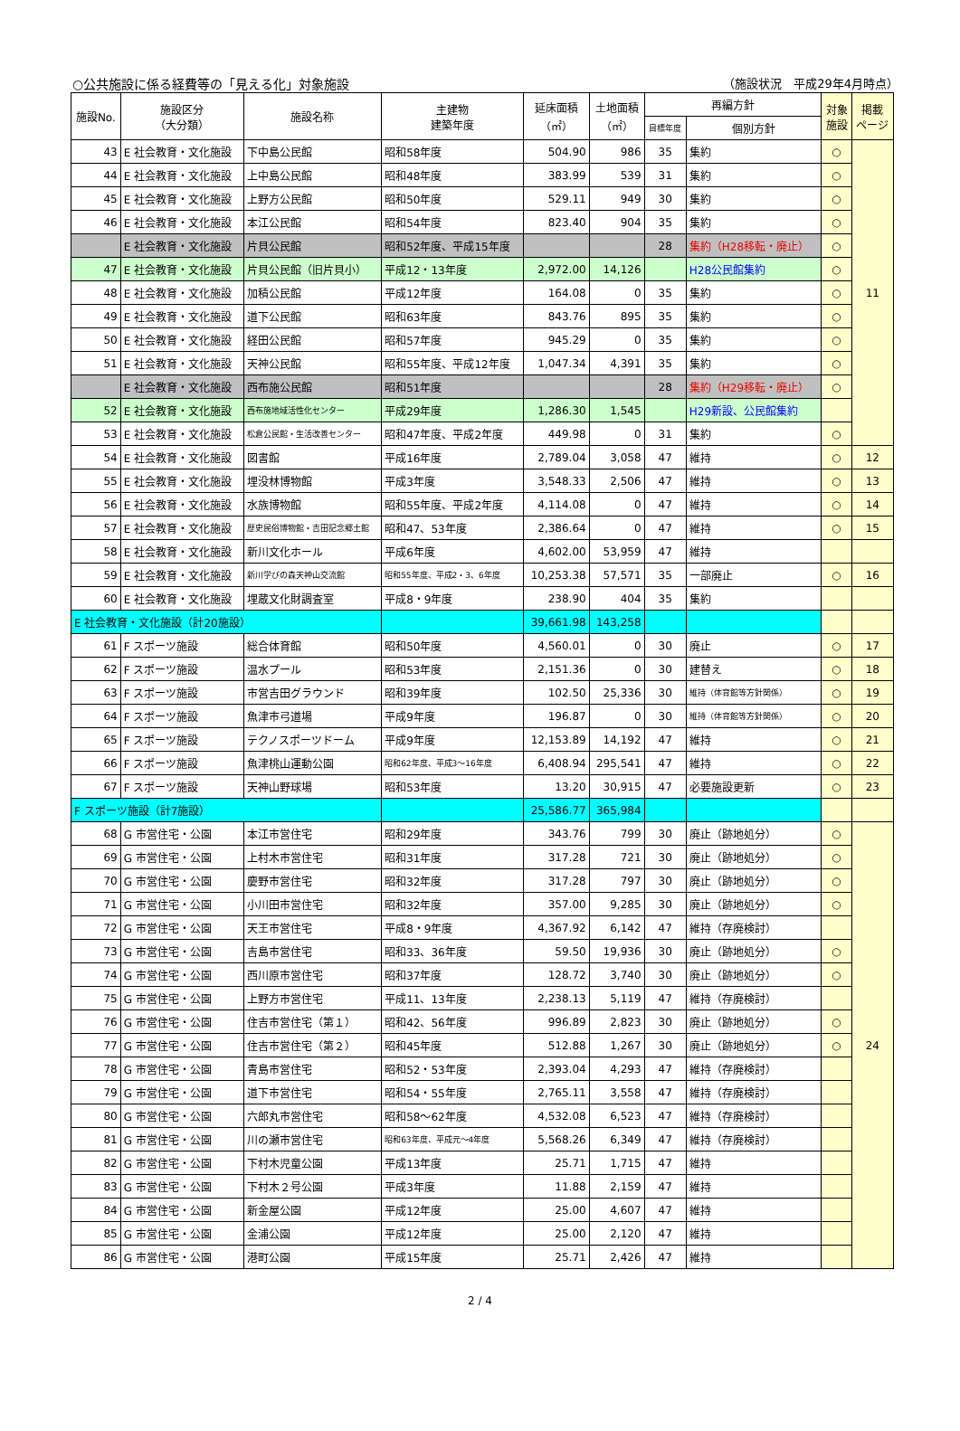○公共施設に係る経費等の「見える化」対象施設 （施設状況　平成29年4月時点）
| 施設No. | 施設区分 （大分類） | 施設名称 | 主建物 建築年度 | 延床面積 （㎡） | 土地面積 （㎡） | 再編方針 | | 対象 施設 | 掲載 ページ |
| --- | --- | --- | --- | --- | --- | --- | --- | --- | --- |
| | | | | | | 目標年度 | 個別方針 | | |
| 43 | E 社会教育・文化施設 | 下中島公民館 | 昭和58年度 | 504.90 | 986 | 35 | 集約 | ○ | 11 |
| 44 | E 社会教育・文化施設 | 上中島公民館 | 昭和48年度 | 383.99 | 539 | 31 | 集約 | ○ | |
| 45 | E 社会教育・文化施設 | 上野方公民館 | 昭和50年度 | 529.11 | 949 | 30 | 集約 | ○ | |
| 46 | E 社会教育・文化施設 | 本江公民館 | 昭和54年度 | 823.40 | 904 | 35 | 集約 | ○ | |
| | E 社会教育・文化施設 | 片貝公民館 | 昭和52年度、平成15年度 | | | 28 | 集約（H28移転・廃止） | ○ | |
| 47 | E 社会教育・文化施設 | 片貝公民館（旧片貝小） | 平成12・13年度 | 2,972.00 | 14,126 | | H28公民館集約 | ○ | |
| 48 | E 社会教育・文化施設 | 加積公民館 | 平成12年度 | 164.08 | 0 | 35 | 集約 | ○ | |
| 49 | E 社会教育・文化施設 | 道下公民館 | 昭和63年度 | 843.76 | 895 | 35 | 集約 | ○ | |
| 50 | E 社会教育・文化施設 | 経田公民館 | 昭和57年度 | 945.29 | 0 | 35 | 集約 | ○ | |
| 51 | E 社会教育・文化施設 | 天神公民館 | 昭和55年度、平成12年度 | 1,047.34 | 4,391 | 35 | 集約 | ○ | |
| | E 社会教育・文化施設 | 西布施公民館 | 昭和51年度 | | | 28 | 集約（H29移転・廃止） | ○ | |
| 52 | E 社会教育・文化施設 | 西布施地域活性化センター | 平成29年度 | 1,286.30 | 1,545 | | H29新設、公民館集約 | | |
| 53 | E 社会教育・文化施設 | 松倉公民館・生活改善センター | 昭和47年度、平成2年度 | 449.98 | 0 | 31 | 集約 | ○ | |
| 54 | E 社会教育・文化施設 | 図書館 | 平成16年度 | 2,789.04 | 3,058 | 47 | 維持 | ○ | 12 |
| 55 | E 社会教育・文化施設 | 埋没林博物館 | 平成3年度 | 3,548.33 | 2,506 | 47 | 維持 | ○ | 13 |
| 56 | E 社会教育・文化施設 | 水族博物館 | 昭和55年度、平成2年度 | 4,114.08 | 0 | 47 | 維持 | ○ | 14 |
| 57 | E 社会教育・文化施設 | 歴史民俗博物館・吉田記念郷土館 | 昭和47、53年度 | 2,386.64 | 0 | 47 | 維持 | ○ | 15 |
| 58 | E 社会教育・文化施設 | 新川文化ホール | 平成6年度 | 4,602.00 | 53,959 | 47 | 維持 | | |
| 59 | E 社会教育・文化施設 | 新川学びの森天神山交流館 | 昭和55年度、平成2・3、6年度 | 10,253.38 | 57,571 | 35 | 一部廃止 | ○ | 16 |
| 60 | E 社会教育・文化施設 | 埋蔵文化財調査室 | 平成8・9年度 | 238.90 | 404 | 35 | 集約 | | |
| E 社会教育・文化施設（計20施設） | | | | 39,661.98 | 143,258 | | | | |
| 61 | F スポーツ施設 | 総合体育館 | 昭和50年度 | 4,560.01 | 0 | 30 | 廃止 | ○ | 17 |
| 62 | F スポーツ施設 | 温水プール | 昭和53年度 | 2,151.36 | 0 | 30 | 建替え | ○ | 18 |
| 63 | F スポーツ施設 | 市営吉田グラウンド | 昭和39年度 | 102.50 | 25,336 | 30 | 維持（体育館等方針関係） | ○ | 19 |
| 64 | F スポーツ施設 | 魚津市弓道場 | 平成9年度 | 196.87 | 0 | 30 | 維持（体育館等方針関係） | ○ | 20 |
| 65 | F スポーツ施設 | テクノスポーツドーム | 平成9年度 | 12,153.89 | 14,192 | 47 | 維持 | ○ | 21 |
| 66 | F スポーツ施設 | 魚津桃山運動公園 | 昭和62年度、平成3～16年度 | 6,408.94 | 295,541 | 47 | 維持 | ○ | 22 |
| 67 | F スポーツ施設 | 天神山野球場 | 昭和53年度 | 13.20 | 30,915 | 47 | 必要施設更新 | ○ | 23 |
| F スポーツ施設（計7施設） | | | | 25,586.77 | 365,984 | | | | |
| 68 | G 市営住宅・公園 | 本江市営住宅 | 昭和29年度 | 343.76 | 799 | 30 | 廃止（跡地処分） | ○ | 24 |
| 69 | G 市営住宅・公園 | 上村木市営住宅 | 昭和31年度 | 317.28 | 721 | 30 | 廃止（跡地処分） | ○ | |
| 70 | G 市営住宅・公園 | 慶野市営住宅 | 昭和32年度 | 317.28 | 797 | 30 | 廃止（跡地処分） | ○ | |
| 71 | G 市営住宅・公園 | 小川田市営住宅 | 昭和32年度 | 357.00 | 9,285 | 30 | 廃止（跡地処分） | ○ | |
| 72 | G 市営住宅・公園 | 天王市営住宅 | 平成8・9年度 | 4,367.92 | 6,142 | 47 | 維持（存廃検討） | | |
| 73 | G 市営住宅・公園 | 吉島市営住宅 | 昭和33、36年度 | 59.50 | 19,936 | 30 | 廃止（跡地処分） | ○ | |
| 74 | G 市営住宅・公園 | 西川原市営住宅 | 昭和37年度 | 128.72 | 3,740 | 30 | 廃止（跡地処分） | ○ | |
| 75 | G 市営住宅・公園 | 上野方市営住宅 | 平成11、13年度 | 2,238.13 | 5,119 | 47 | 維持（存廃検討） | | |
| 76 | G 市営住宅・公園 | 住吉市営住宅（第１） | 昭和42、56年度 | 996.89 | 2,823 | 30 | 廃止（跡地処分） | ○ | |
| 77 | G 市営住宅・公園 | 住吉市営住宅（第２） | 昭和45年度 | 512.88 | 1,267 | 30 | 廃止（跡地処分） | ○ | |
| 78 | G 市営住宅・公園 | 青島市営住宅 | 昭和52・53年度 | 2,393.04 | 4,293 | 47 | 維持（存廃検討） | | |
| 79 | G 市営住宅・公園 | 道下市営住宅 | 昭和54・55年度 | 2,765.11 | 3,558 | 47 | 維持（存廃検討） | | |
| 80 | G 市営住宅・公園 | 六郎丸市営住宅 | 昭和58～62年度 | 4,532.08 | 6,523 | 47 | 維持（存廃検討） | | |
| 81 | G 市営住宅・公園 | 川の瀬市営住宅 | 昭和63年度、平成元～4年度 | 5,568.26 | 6,349 | 47 | 維持（存廃検討） | | |
| 82 | G 市営住宅・公園 | 下村木児童公園 | 平成13年度 | 25.71 | 1,715 | 47 | 維持 | | |
| 83 | G 市営住宅・公園 | 下村木２号公園 | 平成3年度 | 11.88 | 2,159 | 47 | 維持 | | |
| 84 | G 市営住宅・公園 | 新金屋公園 | 平成12年度 | 25.00 | 4,607 | 47 | 維持 | | |
| 85 | G 市営住宅・公園 | 金浦公園 | 平成12年度 | 25.00 | 2,120 | 47 | 維持 | | |
| 86 | G 市営住宅・公園 | 港町公園 | 平成15年度 | 25.71 | 2,426 | 47 | 維持 | | |
2 / 4